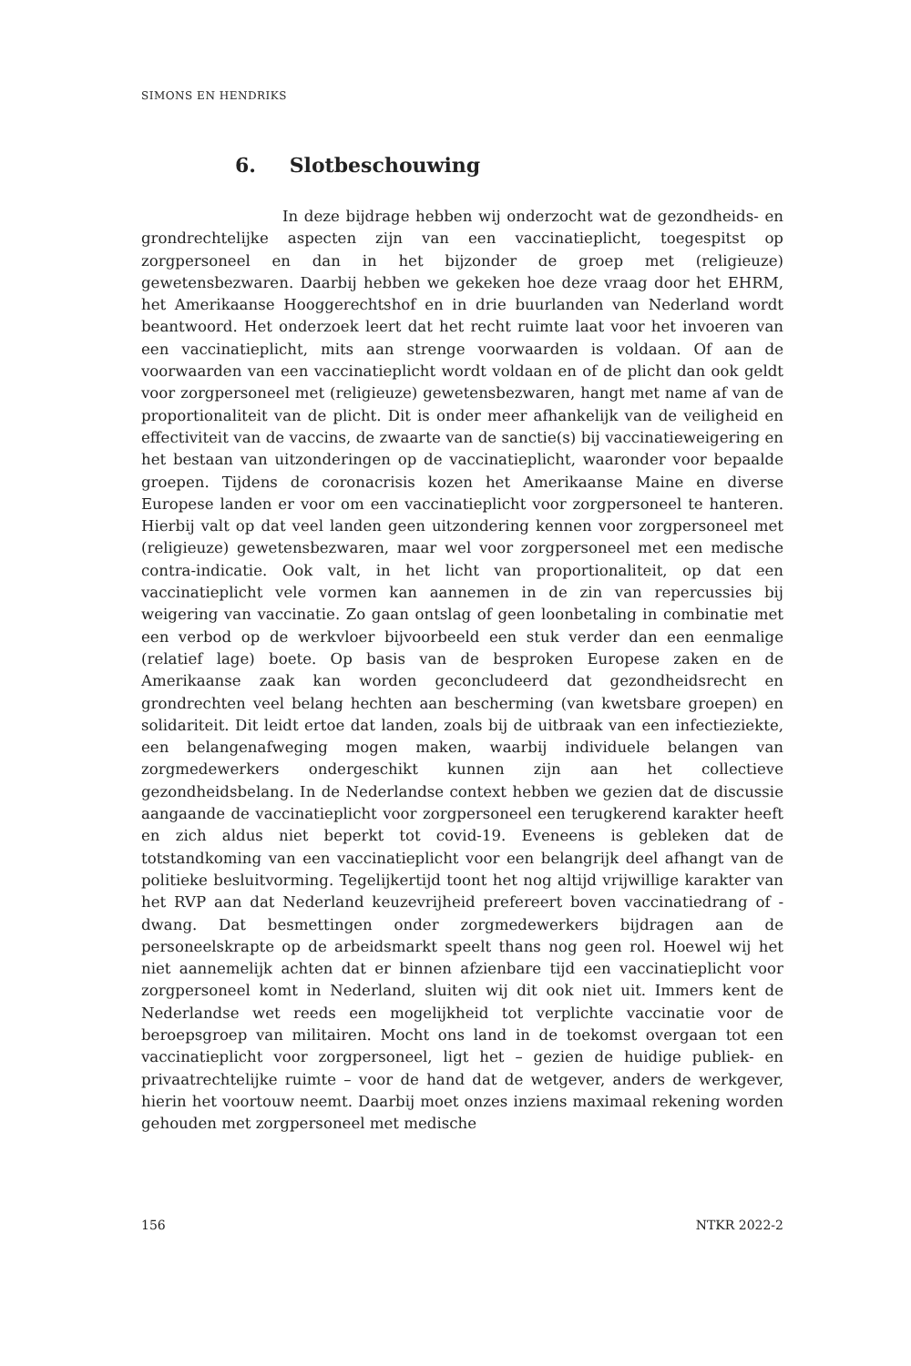SIMONS EN HENDRIKS
6. Slotbeschouwing
In deze bijdrage hebben wij onderzocht wat de gezondheids- en grondrechtelijke aspecten zijn van een vaccinatieplicht, toegespitst op zorgpersoneel en dan in het bijzonder de groep met (religieuze) gewetensbezwaren. Daarbij hebben we gekeken hoe deze vraag door het EHRM, het Amerikaanse Hooggerechtshof en in drie buurlanden van Nederland wordt beantwoord. Het onderzoek leert dat het recht ruimte laat voor het invoeren van een vaccinatieplicht, mits aan strenge voorwaarden is voldaan. Of aan de voorwaarden van een vaccinatieplicht wordt voldaan en of de plicht dan ook geldt voor zorgpersoneel met (religieuze) gewetensbezwaren, hangt met name af van de proportionaliteit van de plicht. Dit is onder meer afhankelijk van de veiligheid en effectiviteit van de vaccins, de zwaarte van de sanctie(s) bij vaccinatieweigering en het bestaan van uitzonderingen op de vaccinatieplicht, waaronder voor bepaalde groepen. Tijdens de coronacrisis kozen het Amerikaanse Maine en diverse Europese landen er voor om een vaccinatieplicht voor zorgpersoneel te hanteren. Hierbij valt op dat veel landen geen uitzondering kennen voor zorgpersoneel met (religieuze) gewetensbezwaren, maar wel voor zorgpersoneel met een medische contra-indicatie. Ook valt, in het licht van proportionaliteit, op dat een vaccinatieplicht vele vormen kan aannemen in de zin van repercussies bij weigering van vaccinatie. Zo gaan ontslag of geen loonbetaling in combinatie met een verbod op de werkvloer bijvoorbeeld een stuk verder dan een eenmalige (relatief lage) boete. Op basis van de besproken Europese zaken en de Amerikaanse zaak kan worden geconcludeerd dat gezondheidsrecht en grondrechten veel belang hechten aan bescherming (van kwetsbare groepen) en solidariteit. Dit leidt ertoe dat landen, zoals bij de uitbraak van een infectieziekte, een belangenafweging mogen maken, waarbij individuele belangen van zorgmedewerkers ondergeschikt kunnen zijn aan het collectieve gezondheidsbelang. In de Nederlandse context hebben we gezien dat de discussie aangaande de vaccinatieplicht voor zorgpersoneel een terugkerend karakter heeft en zich aldus niet beperkt tot covid-19. Eveneens is gebleken dat de totstandkoming van een vaccinatieplicht voor een belangrijk deel afhangt van de politieke besluitvorming. Tegelijkertijd toont het nog altijd vrijwillige karakter van het RVP aan dat Nederland keuzevrijheid prefereert boven vaccinatiedrang of -dwang. Dat besmettingen onder zorgmedewerkers bijdragen aan de personeelskrapte op de arbeidsmarkt speelt thans nog geen rol. Hoewel wij het niet aannemelijk achten dat er binnen afzienbare tijd een vaccinatieplicht voor zorgpersoneel komt in Nederland, sluiten wij dit ook niet uit. Immers kent de Nederlandse wet reeds een mogelijkheid tot verplichte vaccinatie voor de beroepsgroep van militairen. Mocht ons land in de toekomst overgaan tot een vaccinatieplicht voor zorgpersoneel, ligt het – gezien de huidige publiek- en privaatrechtelijke ruimte – voor de hand dat de wetgever, anders de werkgever, hierin het voortouw neemt. Daarbij moet onzes inziens maximaal rekening worden gehouden met zorgpersoneel met medische
156 NTKR 2022-2